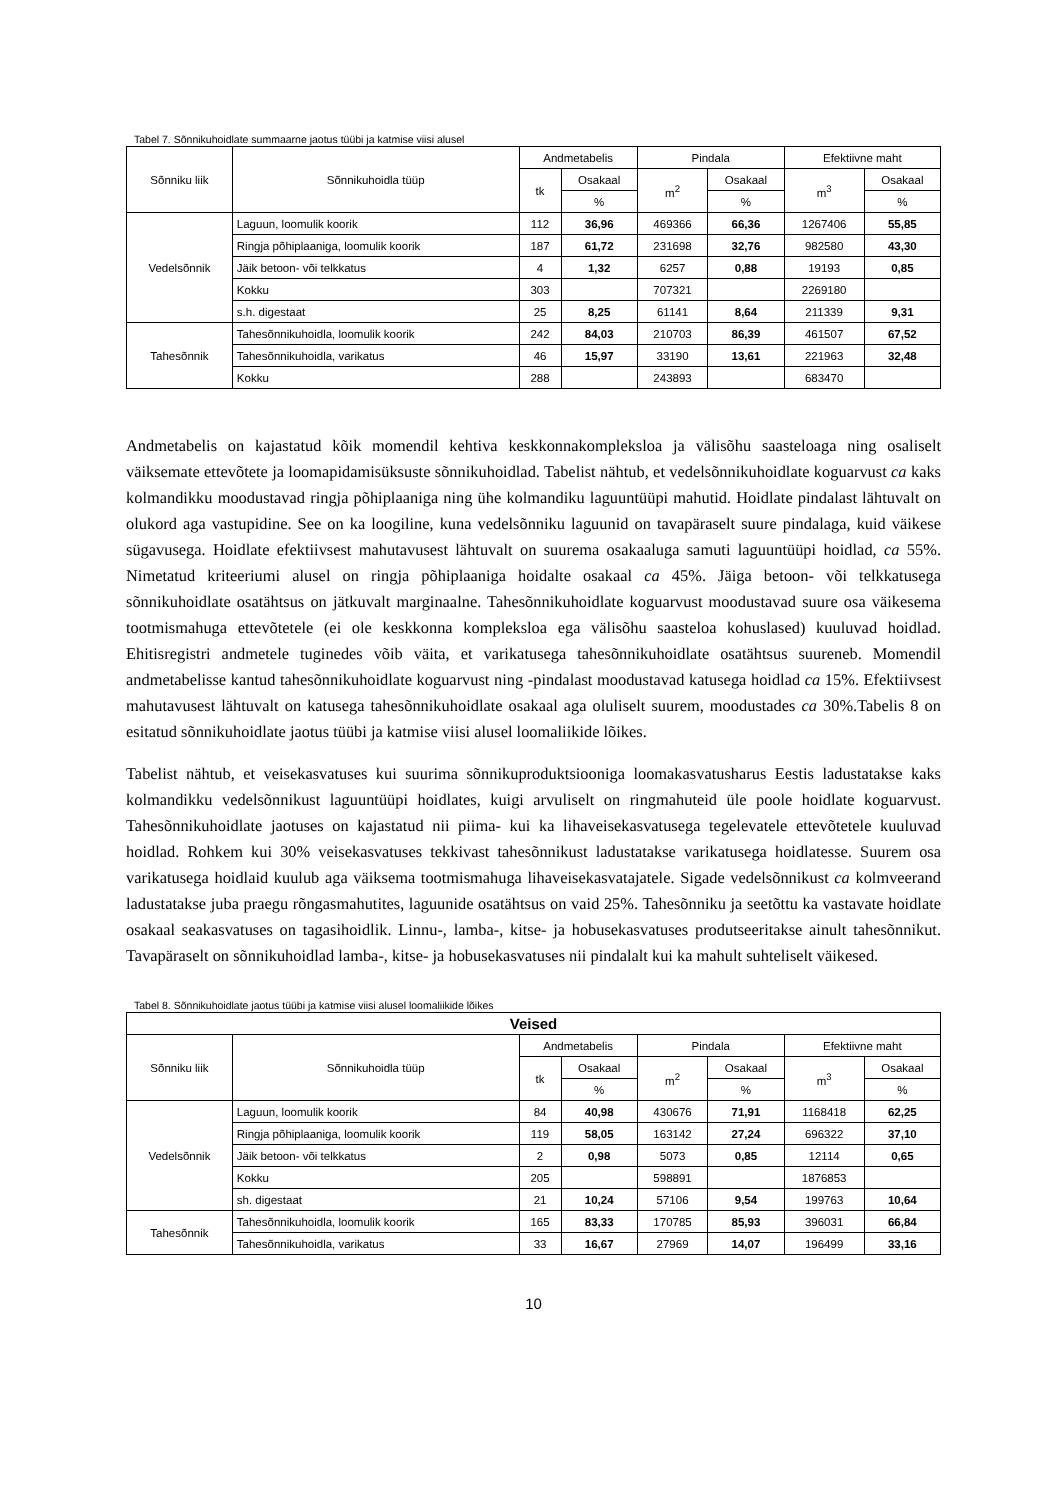Tabel 7. Sõnnikuhoidlate summaarne jaotus tüübi ja katmise viisi alusel
| Sõnniku liik | Sõnnikuhoidla tüüp | Andmetabelis | | Pindala | | Efektiivne maht | |
| --- | --- | --- | --- | --- | --- | --- | --- |
| | | tk | Osakaal | m<sup>2</sup> | Osakaal | m<sup>3</sup> | Osakaal |
| | | | % | | % | | % |
| Vedelsõnnik | Laguun, loomulik koorik | 112 | 36,96 | 469366 | 66,36 | 1267406 | 55,85 |
| | Ringja põhiplaaniga, loomulik koorik | 187 | 61,72 | 231698 | 32,76 | 982580 | 43,30 |
| | Jäik betoon- või telkkatus | 4 | 1,32 | 6257 | 0,88 | 19193 | 0,85 |
| | Kokku | 303 | | 707321 | | 2269180 | |
| | s.h. digestaat | 25 | 8,25 | 61141 | 8,64 | 211339 | 9,31 |
| Tahesõnnik | Tahesõnnikuhoidla, loomulik koorik | 242 | 84,03 | 210703 | 86,39 | 461507 | 67,52 |
| | Tahesõnnikuhoidla, varikatus | 46 | 15,97 | 33190 | 13,61 | 221963 | 32,48 |
| | Kokku | 288 | | 243893 | | 683470 | |
Andmetabelis on kajastatud kõik momendil kehtiva keskkonnakompleksloa ja välisõhu saasteloaga ning osaliselt väiksemate ettevõtete ja loomapidamisüksuste sõnnikuhoidlad. Tabelist nähtub, et vedelsõnnikuhoidlate koguarvust ca kaks kolmandikku moodustavad ringja põhiplaaniga ning ühe kolmandiku laguuntüüpi mahutid. Hoidlate pindalast lähtuvalt on olukord aga vastupidine. See on ka loogiline, kuna vedelsõnniku laguunid on tavapäraselt suure pindalaga, kuid väikese sügavusega. Hoidlate efektiivsest mahutavusest lähtuvalt on suurema osakaaluga samuti laguuntüüpi hoidlad, ca 55%. Nimetatud kriteeriumi alusel on ringja põhiplaaniga hoidalte osakaal ca 45%. Jäiga betoon- või telkkatusega sõnnikuhoidlate osatähtsus on jätkuvalt marginaalne. Tahesõnnikuhoidlate koguarvust moodustavad suure osa väikesema tootmismahuga ettevõtetele (ei ole keskkonna kompleksloa ega välisõhu saasteloa kohuslased) kuuluvad hoidlad. Ehitisregistri andmetele tuginedes võib väita, et varikatusega tahesõnnikuhoidlate osatähtsus suureneb. Momendil andmetabelisse kantud tahesõnnikuhoidlate koguarvust ning -pindalast moodustavad katusega hoidlad ca 15%. Efektiivsest mahutavusest lähtuvalt on katusega tahesõnnikuhoidlate osakaal aga oluliselt suurem, moodustades ca 30%.Tabelis 8 on esitatud sõnnikuhoidlate jaotus tüübi ja katmise viisi alusel loomaliikide lõikes.
Tabelist nähtub, et veisekasvatuses kui suurima sõnnikuproduktsiooniga loomakasvatusharus Eestis ladustatakse kaks kolmandikku vedelsõnnikust laguuntüüpi hoidlates, kuigi arvuliselt on ringmahuteid üle poole hoidlate koguarvust. Tahesõnnikuhoidlate jaotuses on kajastatud nii piima- kui ka lihaveisekasvatusega tegelevatele ettevõtetele kuuluvad hoidlad. Rohkem kui 30% veisekasvatuses tekkivast tahesõnnikust ladustatakse varikatusega hoidlatesse. Suurem osa varikatusega hoidlaid kuulub aga väiksema tootmismahuga lihaveisekasvatajatele. Sigade vedelsõnnikust ca kolmveerand ladustatakse juba praegu rõngasmahutites, laguunide osatähtsus on vaid 25%. Tahesõnniku ja seetõttu ka vastavate hoidlate osakaal seakasvatuses on tagasihoidlik. Linnu-, lamba-, kitse- ja hobusekasvatuses produtseeritakse ainult tahesõnnikut. Tavapäraselt on sõnnikuhoidlad lamba-, kitse- ja hobusekasvatuses nii pindalalt kui ka mahult suhteliselt väikesed.
Tabel 8. Sõnnikuhoidlate jaotus tüübi ja katmise viisi alusel loomaliikide lõikes
| Veised | | | | | | | |
| --- | --- | --- | --- | --- | --- | --- | --- |
| Sõnniku liik | Sõnnikuhoidla tüüp | Andmetabelis | | Pindala | | Efektiivne maht | |
| | | tk | Osakaal | m<sup>2</sup> | Osakaal | m<sup>3</sup> | Osakaal |
| | | | % | | % | | % |
| Vedelsõnnik | Laguun, loomulik koorik | 84 | 40,98 | 430676 | 71,91 | 1168418 | 62,25 |
| | Ringja põhiplaaniga, loomulik koorik | 119 | 58,05 | 163142 | 27,24 | 696322 | 37,10 |
| | Jäik betoon- või telkkatus | 2 | 0,98 | 5073 | 0,85 | 12114 | 0,65 |
| | Kokku | 205 | | 598891 | | 1876853 | |
| | sh. digestaat | 21 | 10,24 | 57106 | 9,54 | 199763 | 10,64 |
| Tahesõnnik | Tahesõnnikuhoidla, loomulik koorik | 165 | 83,33 | 170785 | 85,93 | 396031 | 66,84 |
| | Tahesõnnikuhoidla, varikatus | 33 | 16,67 | 27969 | 14,07 | 196499 | 33,16 |
10